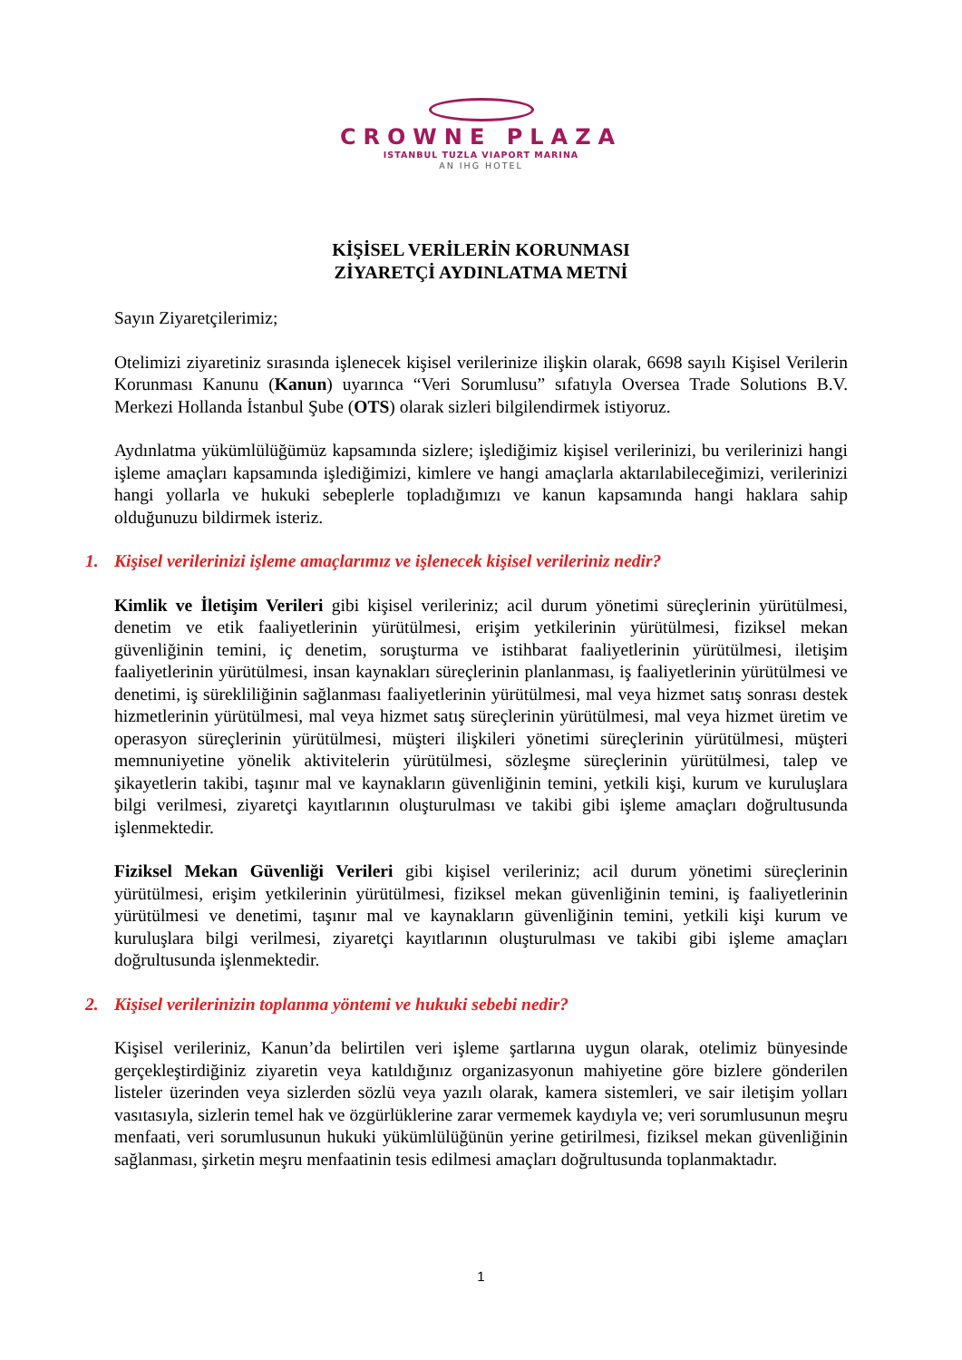CROWNE PLAZA
ISTANBUL TUZLA VIAPORT MARINA
AN IHG HOTEL
KİŞİSEL VERİLERİN KORUNMASI
ZİYARETÇİ AYDINLATMA METNİ
Sayın Ziyaretçilerimiz;
Otelimizi ziyaretiniz sırasında işlenecek kişisel verilerinize ilişkin olarak, 6698 sayılı Kişisel Verilerin Korunması Kanunu (Kanun) uyarınca “Veri Sorumlusu” sıfatıyla Oversea Trade Solutions B.V. Merkezi Hollanda İstanbul Şube (OTS) olarak sizleri bilgilendirmek istiyoruz.
Aydınlatma yükümlülüğümüz kapsamında sizlere; işlediğimiz kişisel verilerinizi, bu verilerinizi hangi işleme amaçları kapsamında işlediğimizi, kimlere ve hangi amaçlarla aktarılabileceğimizi, verilerinizi hangi yollarla ve hukuki sebeplerle topladığımızı ve kanun kapsamında hangi haklara sahip olduğunuzu bildirmek isteriz.
1. Kişisel verilerinizi işleme amaçlarımız ve işlenecek kişisel verileriniz nedir?
Kimlik ve İletişim Verileri gibi kişisel verileriniz; acil durum yönetimi süreçlerinin yürütülmesi, denetim ve etik faaliyetlerinin yürütülmesi, erişim yetkilerinin yürütülmesi, fiziksel mekan güvenliğinin temini, iç denetim, soruşturma ve istihbarat faaliyetlerinin yürütülmesi, iletişim faaliyetlerinin yürütülmesi, insan kaynakları süreçlerinin planlanması, iş faaliyetlerinin yürütülmesi ve denetimi, iş sürekliliğinin sağlanması faaliyetlerinin yürütülmesi, mal veya hizmet satış sonrası destek hizmetlerinin yürütülmesi, mal veya hizmet satış süreçlerinin yürütülmesi, mal veya hizmet üretim ve operasyon süreçlerinin yürütülmesi, müşteri ilişkileri yönetimi süreçlerinin yürütülmesi, müşteri memnuniyetine yönelik aktivitelerin yürütülmesi, sözleşme süreçlerinin yürütülmesi, talep ve şikayetlerin takibi, taşınır mal ve kaynakların güvenliğinin temini, yetkili kişi, kurum ve kuruluşlara bilgi verilmesi, ziyaretçi kayıtlarının oluşturulması ve takibi gibi işleme amaçları doğrultusunda işlenmektedir.
Fiziksel Mekan Güvenliği Verileri gibi kişisel verileriniz; acil durum yönetimi süreçlerinin yürütülmesi, erişim yetkilerinin yürütülmesi, fiziksel mekan güvenliğinin temini, iş faaliyetlerinin yürütülmesi ve denetimi, taşınır mal ve kaynakların güvenliğinin temini, yetkili kişi kurum ve kuruluşlara bilgi verilmesi, ziyaretçi kayıtlarının oluşturulması ve takibi gibi işleme amaçları doğrultusunda işlenmektedir.
2. Kişisel verilerinizin toplanma yöntemi ve hukuki sebebi nedir?
Kişisel verileriniz, Kanun’da belirtilen veri işleme şartlarına uygun olarak, otelimiz bünyesinde gerçekleştirdiğiniz ziyaretin veya katıldığınız organizasyonun mahiyetine göre bizlere gönderilen listeler üzerinden veya sizlerden sözlü veya yazılı olarak, kamera sistemleri, ve sair iletişim yolları vasıtasıyla, sizlerin temel hak ve özgürlüklerine zarar vermemek kaydıyla ve; veri sorumlusunun meşru menfaati, veri sorumlusunun hukuki yükümlülüğünün yerine getirilmesi, fiziksel mekan güvenliğinin sağlanması, şirketin meşru menfaatinin tesis edilmesi amaçları doğrultusunda toplanmaktadır.
1